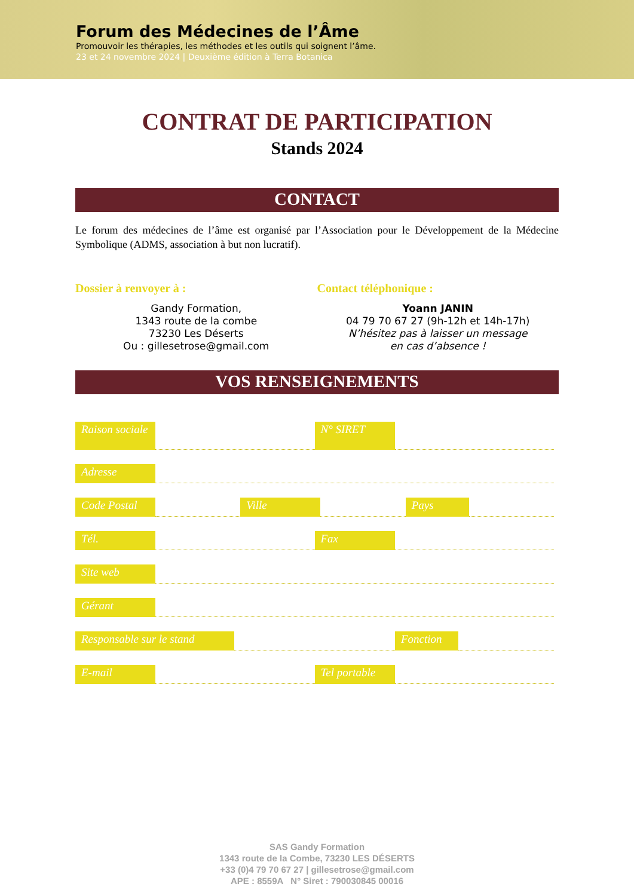Forum des Médecines de l’Âme
Promouvoir les thérapies, les méthodes et les outils qui soignent l’âme.
23 et 24 novembre 2024 | Deuxième édition à Terra Botanica
CONTRAT DE PARTICIPATION
Stands 2024
CONTACT
Le forum des médecines de l’âme est organisé par l’Association pour le Développement de la Médecine Symbolique (ADMS, association à but non lucratif).
Dossier à renvoyer à :
Gandy Formation,
1343 route de la combe
73230 Les Déserts
Ou : gillesetrose@gmail.com
Contact téléphonique :
Yoann JANIN
04 79 70 67 27 (9h-12h et 14h-17h)
N’hésitez pas à laisser un message
en cas d’absence !
VOS RENSEIGNEMENTS
Raison sociale
N° SIRET
Adresse
Code Postal
Ville
Pays
Tél.
Fax
Site web
Gérant
Responsable sur le stand
Fonction
E-mail
Tel portable
SAS Gandy Formation
1343 route de la Combe, 73230 LES DÉSERTS
+33 (0)4 79 70 67 27 | gillesetrose@gmail.com
APE : 8559A N° Siret : 790030845 00016